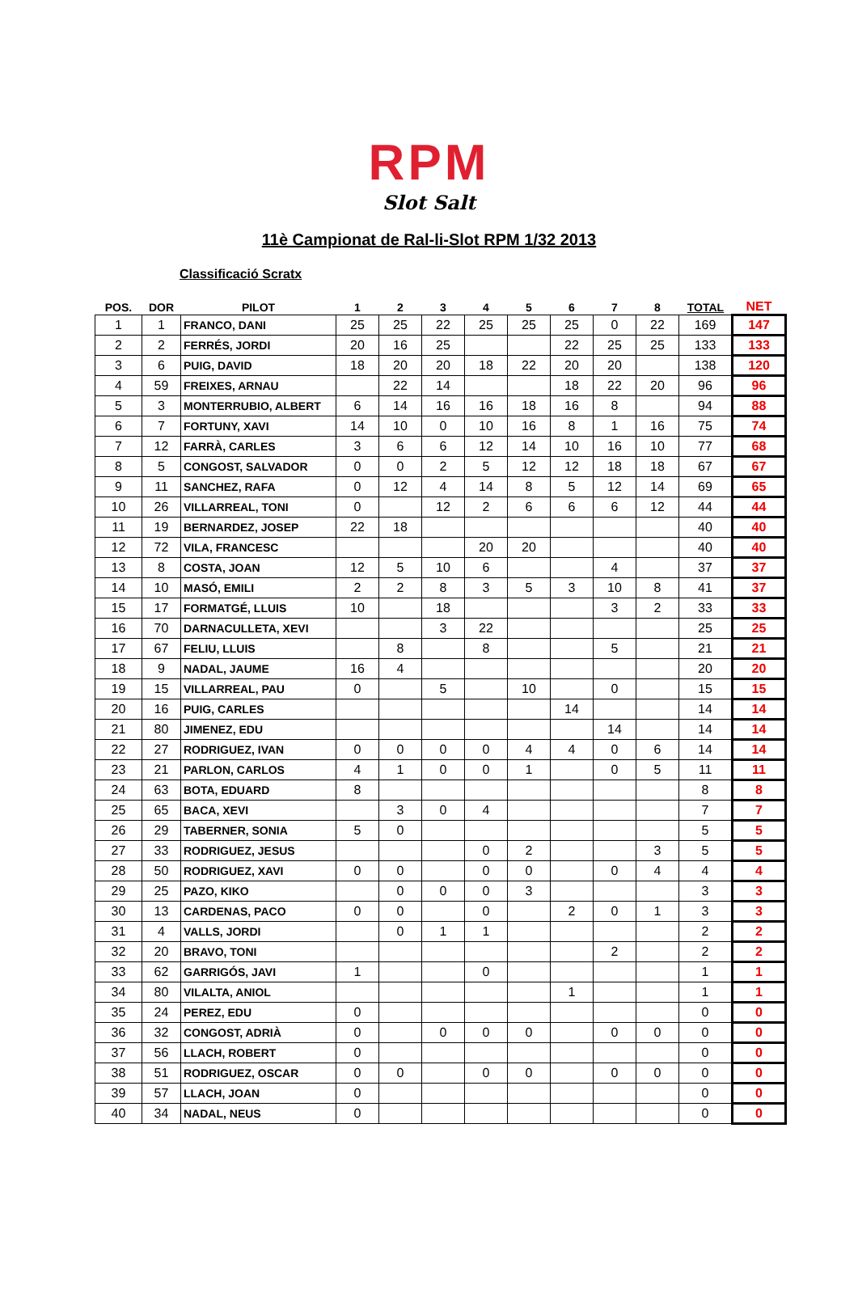RPM
Slot Salt
11è Campionat de Ral-li-Slot RPM 1/32 2013
Classificació Scratx
| POS. | DOR | PILOT | 1 | 2 | 3 | 4 | 5 | 6 | 7 | 8 | TOTAL | NET |
| --- | --- | --- | --- | --- | --- | --- | --- | --- | --- | --- | --- | --- |
| 1 | 1 | FRANCO, DANI | 25 | 25 | 22 | 25 | 25 | 25 | 0 | 22 | 169 | 147 |
| 2 | 2 | FERRÉS, JORDI | 20 | 16 | 25 | | | 22 | 25 | 25 | 133 | 133 |
| 3 | 6 | PUIG, DAVID | 18 | 20 | 20 | 18 | 22 | 20 | 20 | | 138 | 120 |
| 4 | 59 | FREIXES, ARNAU | | 22 | 14 | | | 18 | 22 | 20 | 96 | 96 |
| 5 | 3 | MONTERRUBIO, ALBERT | 6 | 14 | 16 | 16 | 18 | 16 | 8 | | 94 | 88 |
| 6 | 7 | FORTUNY, XAVI | 14 | 10 | 0 | 10 | 16 | 8 | 1 | 16 | 75 | 74 |
| 7 | 12 | FARRÀ, CARLES | 3 | 6 | 6 | 12 | 14 | 10 | 16 | 10 | 77 | 68 |
| 8 | 5 | CONGOST, SALVADOR | 0 | 0 | 2 | 5 | 12 | 12 | 18 | 18 | 67 | 67 |
| 9 | 11 | SANCHEZ, RAFA | 0 | 12 | 4 | 14 | 8 | 5 | 12 | 14 | 69 | 65 |
| 10 | 26 | VILLARREAL, TONI | 0 | | 12 | 2 | 6 | 6 | 6 | 12 | 44 | 44 |
| 11 | 19 | BERNARDEZ, JOSEP | 22 | 18 | | | | | | | 40 | 40 |
| 12 | 72 | VILA, FRANCESC | | | | 20 | 20 | | | | 40 | 40 |
| 13 | 8 | COSTA, JOAN | 12 | 5 | 10 | 6 | | | 4 | | 37 | 37 |
| 14 | 10 | MASÓ, EMILI | 2 | 2 | 8 | 3 | 5 | 3 | 10 | 8 | 41 | 37 |
| 15 | 17 | FORMATGÉ, LLUIS | 10 | | 18 | | | | 3 | 2 | 33 | 33 |
| 16 | 70 | DARNACULLETA, XEVI | | | 3 | 22 | | | | | 25 | 25 |
| 17 | 67 | FELIU, LLUIS | | 8 | | 8 | | | 5 | | 21 | 21 |
| 18 | 9 | NADAL, JAUME | 16 | 4 | | | | | | | 20 | 20 |
| 19 | 15 | VILLARREAL, PAU | 0 | | 5 | | 10 | | 0 | | 15 | 15 |
| 20 | 16 | PUIG, CARLES | | | | | | 14 | | | 14 | 14 |
| 21 | 80 | JIMENEZ, EDU | | | | | | | 14 | | 14 | 14 |
| 22 | 27 | RODRIGUEZ, IVAN | 0 | 0 | 0 | 0 | 4 | 4 | 0 | 6 | 14 | 14 |
| 23 | 21 | PARLON, CARLOS | 4 | 1 | 0 | 0 | 1 | | 0 | 5 | 11 | 11 |
| 24 | 63 | BOTA, EDUARD | 8 | | | | | | | | 8 | 8 |
| 25 | 65 | BACA, XEVI | | 3 | 0 | 4 | | | | | 7 | 7 |
| 26 | 29 | TABERNER, SONIA | 5 | 0 | | | | | | | 5 | 5 |
| 27 | 33 | RODRIGUEZ, JESUS | | | | 0 | 2 | | | 3 | 5 | 5 |
| 28 | 50 | RODRIGUEZ, XAVI | 0 | 0 | | 0 | 0 | | 0 | 4 | 4 | 4 |
| 29 | 25 | PAZO, KIKO | | 0 | 0 | 0 | 3 | | | | 3 | 3 |
| 30 | 13 | CARDENAS, PACO | 0 | 0 | | 0 | | 2 | 0 | 1 | 3 | 3 |
| 31 | 4 | VALLS, JORDI | | 0 | 1 | 1 | | | | | 2 | 2 |
| 32 | 20 | BRAVO, TONI | | | | | | | 2 | | 2 | 2 |
| 33 | 62 | GARRIGÓS, JAVI | 1 | | | 0 | | | | | 1 | 1 |
| 34 | 80 | VILALTA, ANIOL | | | | | | 1 | | | 1 | 1 |
| 35 | 24 | PEREZ, EDU | 0 | | | | | | | | 0 | 0 |
| 36 | 32 | CONGOST, ADRIÀ | 0 | | 0 | 0 | 0 | | 0 | 0 | 0 | 0 |
| 37 | 56 | LLACH, ROBERT | 0 | | | | | | | | 0 | 0 |
| 38 | 51 | RODRIGUEZ, OSCAR | 0 | 0 | | 0 | 0 | | 0 | 0 | 0 | 0 |
| 39 | 57 | LLACH, JOAN | 0 | | | | | | | | 0 | 0 |
| 40 | 34 | NADAL, NEUS | 0 | | | | | | | | 0 | 0 |